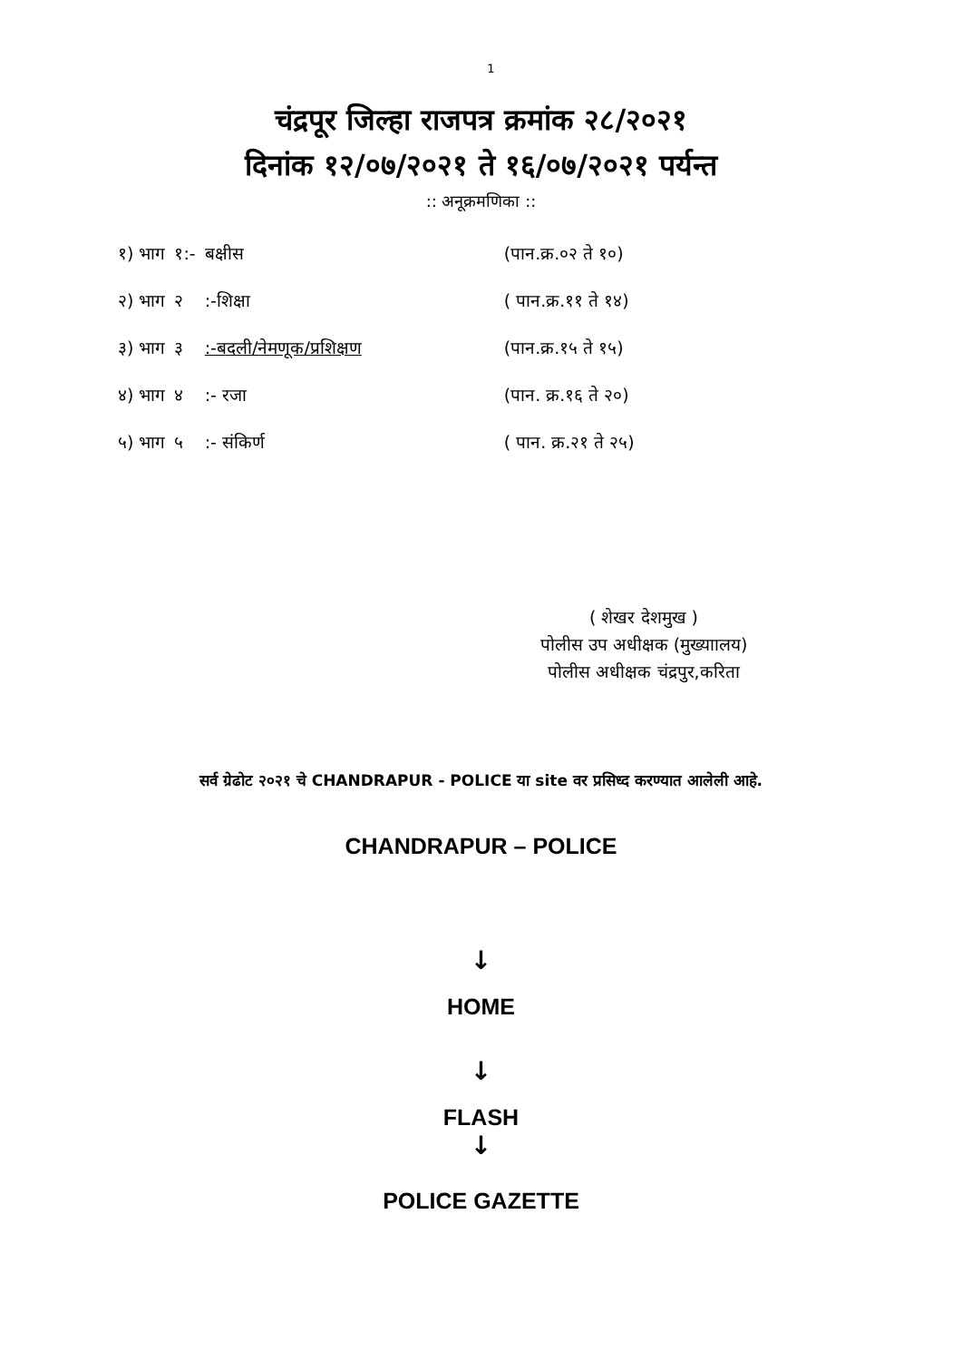1
चंद्रपूर जिल्हा राजपत्र क्रमांक २८/२०२१
दिनांक १२/०७/२०२१ ते १६/०७/२०२१ पर्यन्त
:: अनूक्रमणिका ::
| १) भाग | १:- | बक्षीस | (पान.क्र.०२ ते १०) |
| २) भाग | २ | :-शिक्षा | ( पान.क्र.११ ते १४) |
| ३) भाग | ३ | :-बदली/नेमणूक/प्रशिक्षण | (पान.क्र.१५ ते १५) |
| ४) भाग | ४ | :- रजा | (पान. क्र.१६ ते २०) |
| ५) भाग | ५ | :- संकिर्ण | ( पान. क्र.२१ ते २५) |
( शेखर देशमुख )
पोलीस उप अधीक्षक (मुख्याालय)
पोलीस अधीक्षक चंद्रपुर,करिता
सर्व ग्रेढोट २०२१ चे CHANDRAPUR - POLICE या site वर प्रसिध्द करण्यात आलेली आहे.
CHANDRAPUR – POLICE
↓
HOME
↓
FLASH
↓
POLICE GAZETTE